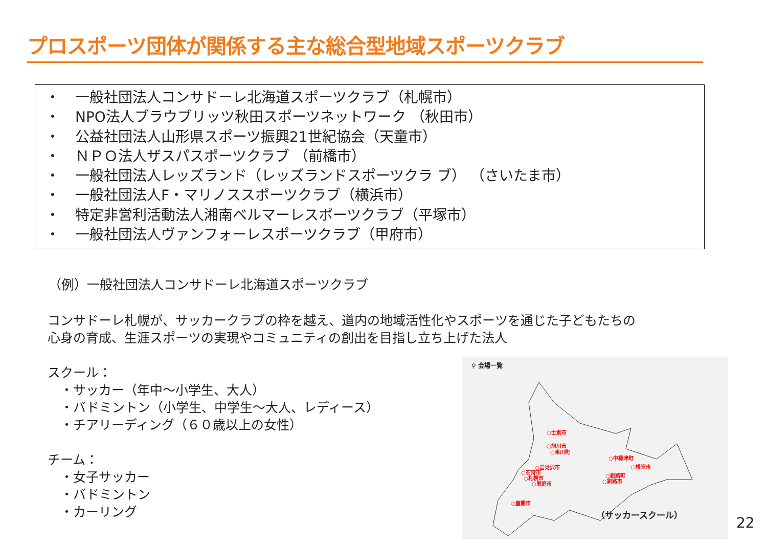プロスポーツ団体が関係する主な総合型地域スポーツクラブ
・ 一般社団法人コンサドーレ北海道スポーツクラブ（札幌市）
・ NPO法人ブラウブリッツ秋田スポーツネットワーク （秋田市）
・ 公益社団法人山形県スポーツ振興21世紀協会（天童市）
・ ＮＰＯ法人ザスパスポーツクラブ （前橋市）
・ 一般社団法人レッズランド（レッズランドスポーツクラ ブ） （さいたま市）
・ 一般社団法人F・マリノススポーツクラブ（横浜市）
・ 特定非営利活動法人湘南ベルマーレスポーツクラブ（平塚市）
・ 一般社団法人ヴァンフォーレスポーツクラブ（甲府市）
（例）一般社団法人コンサドーレ北海道スポーツクラブ
コンサドーレ札幌が、サッカークラブの枠を越え、道内の地域活性化やスポーツを通じた子どもたちの
心身の育成、生涯スポーツの実現やコミュニティの創出を目指し立ち上げた法人
スクール：
　・サッカー（年中～小学生、大人）
　・バドミントン（小学生、中学生～大人、レディース）
　・チアリーディング（６０歳以上の女性）
チーム：
　・女子サッカー
　・バドミントン
　・カーリング
⚲ 会場一覧
○士別市
○旭川市
○東川町
○岩見沢市
○石狩市
○札幌市
○恵庭市
○室蘭市
○中標津町
○根室市
○釧路町
○釧路市
（サッカースクール）
22